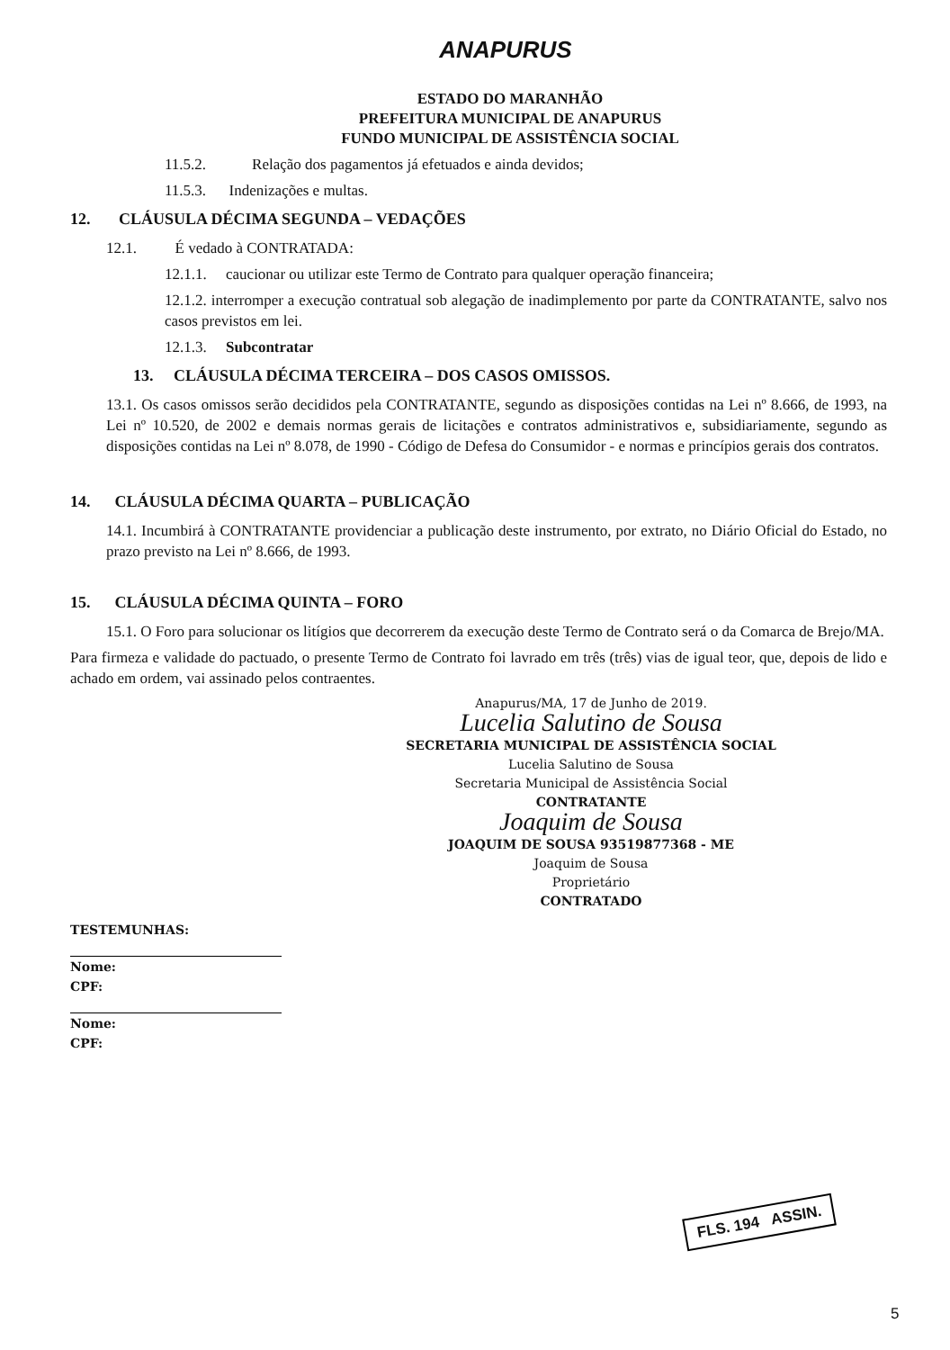ANAPURUS
ESTADO DO MARANHÃO
PREFEITURA MUNICIPAL DE ANAPURUS
FUNDO MUNICIPAL DE ASSISTÊNCIA SOCIAL
11.5.2. Relação dos pagamentos já efetuados e ainda devidos;
11.5.3. Indenizações e multas.
12. CLÁUSULA DÉCIMA SEGUNDA – VEDAÇÕES
12.1. É vedado à CONTRATADA:
12.1.1. caucionar ou utilizar este Termo de Contrato para qualquer operação financeira;
12.1.2. interromper a execução contratual sob alegação de inadimplemento por parte da CONTRATANTE, salvo nos casos previstos em lei.
12.1.3. Subcontratar
13. CLÁUSULA DÉCIMA TERCEIRA – DOS CASOS OMISSOS.
13.1. Os casos omissos serão decididos pela CONTRATANTE, segundo as disposições contidas na Lei nº 8.666, de 1993, na Lei nº 10.520, de 2002 e demais normas gerais de licitações e contratos administrativos e, subsidiariamente, segundo as disposições contidas na Lei nº 8.078, de 1990 - Código de Defesa do Consumidor - e normas e princípios gerais dos contratos.
14. CLÁUSULA DÉCIMA QUARTA – PUBLICAÇÃO
14.1. Incumbirá à CONTRATANTE providenciar a publicação deste instrumento, por extrato, no Diário Oficial do Estado, no prazo previsto na Lei nº 8.666, de 1993.
15. CLÁUSULA DÉCIMA QUINTA – FORO
15.1. O Foro para solucionar os litígios que decorrerem da execução deste Termo de Contrato será o da Comarca de Brejo/MA.
Para firmeza e validade do pactuado, o presente Termo de Contrato foi lavrado em três (três) vias de igual teor, que, depois de lido e achado em ordem, vai assinado pelos contraentes.
Anapurus/MA, 17 de Junho de 2019.
Lucelia Salutino de Sousa
SECRETARIA MUNICIPAL DE ASSISTÊNCIA SOCIAL
Lucelia Salutino de Sousa
Secretaria Municipal de Assistência Social
CONTRATANTE
Joaquim de Sousa
JOAQUIM DE SOUSA 93519877368 - ME
Joaquim de Sousa
Proprietário
CONTRATADO
TESTEMUNHAS:
Nome:
CPF:
Nome:
CPF:
FLS. 194 ASSIN.
5